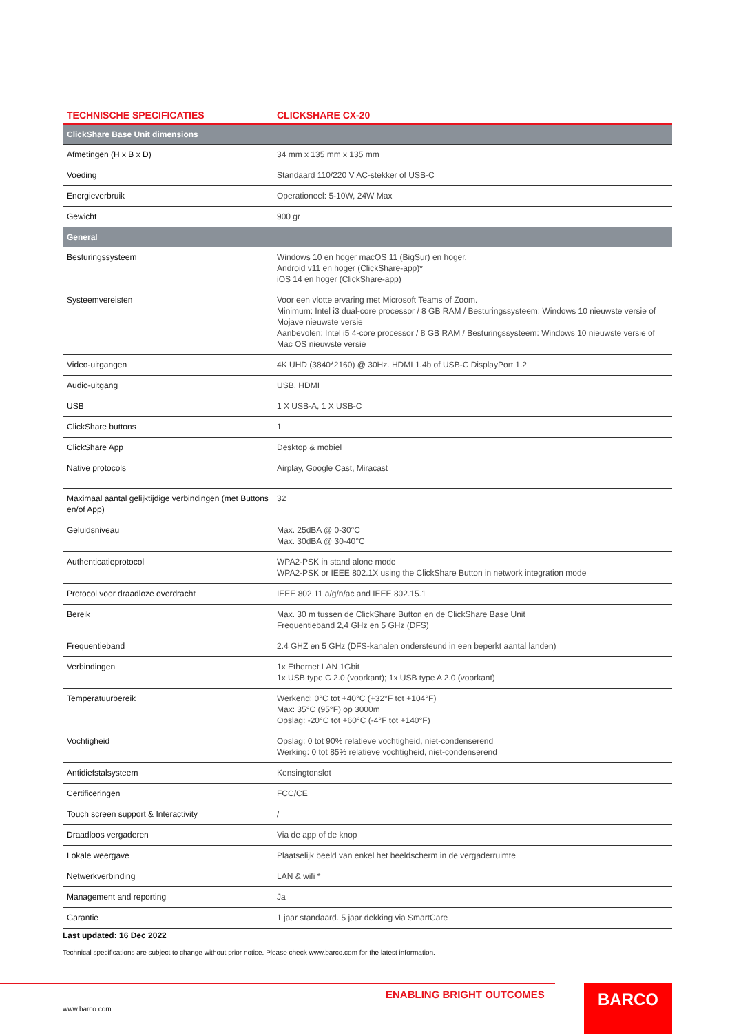| TECHNISCHE SPECIFICATIES | CLICKSHARE CX-20 |
| --- | --- |
| ClickShare Base Unit dimensions | |
| Afmetingen (H x B x D) | 34 mm x 135 mm x 135 mm |
| Voeding | Standaard 110/220 V AC-stekker of USB-C |
| Energieverbruik | Operationeel: 5-10W, 24W Max |
| Gewicht | 900 gr |
| General | |
| Besturingssysteem | Windows 10 en hoger macOS 11 (BigSur) en hoger. Android v11 en hoger (ClickShare-app)* iOS 14 en hoger (ClickShare-app) |
| Systeemvereisten | Voor een vlotte ervaring met Microsoft Teams of Zoom. Minimum: Intel i3 dual-core processor / 8 GB RAM / Besturingssysteem: Windows 10 nieuwste versie of Mojave nieuwste versie Aanbevolen: Intel i5 4-core processor / 8 GB RAM / Besturingssysteem: Windows 10 nieuwste versie of Mac OS nieuwste versie |
| Video-uitgangen | 4K UHD (3840*2160) @ 30Hz. HDMI 1.4b of USB-C DisplayPort 1.2 |
| Audio-uitgang | USB, HDMI |
| USB | 1 X USB-A, 1 X USB-C |
| ClickShare buttons | 1 |
| ClickShare App | Desktop & mobiel |
| Native protocols | Airplay, Google Cast, Miracast |
| Maximaal aantal gelijktijdige verbindingen (met Buttons en/of App) | 32 |
| Geluidsniveau | Max. 25dBA @ 0-30°C Max. 30dBA @ 30-40°C |
| Authenticatieprotocol | WPA2-PSK in stand alone mode WPA2-PSK or IEEE 802.1X using the ClickShare Button in network integration mode |
| Protocol voor draadloze overdracht | IEEE 802.11 a/g/n/ac and IEEE 802.15.1 |
| Bereik | Max. 30 m tussen de ClickShare Button en de ClickShare Base Unit Frequentieband 2,4 GHz en 5 GHz (DFS) |
| Frequentieband | 2.4 GHZ en 5 GHz (DFS-kanalen ondersteund in een beperkt aantal landen) |
| Verbindingen | 1x Ethernet LAN 1Gbit 1x USB type C 2.0 (voorkant); 1x USB type A 2.0 (voorkant) |
| Temperatuurbereik | Werkend: 0°C tot +40°C (+32°F tot +104°F) Max: 35°C (95°F) op 3000m Opslag: -20°C tot +60°C (-4°F tot +140°F) |
| Vochtigheid | Opslag: 0 tot 90% relatieve vochtigheid, niet-condenserend Werking: 0 tot 85% relatieve vochtigheid, niet-condenserend |
| Antidiefstalsysteem | Kensingtonslot |
| Certificeringen | FCC/CE |
| Touch screen support & Interactivity | / |
| Draadloos vergaderen | Via de app of de knop |
| Lokale weergave | Plaatselijk beeld van enkel het beeldscherm in de vergaderruimte |
| Netwerkverbinding | LAN & wifi * |
| Management and reporting | Ja |
| Garantie | 1 jaar standaard. 5 jaar dekking via SmartCare |
Last updated: 16 Dec 2022
Technical specifications are subject to change without prior notice. Please check www.barco.com for the latest information.
ENABLING BRIGHT OUTCOMES
www.barco.com
BARCO